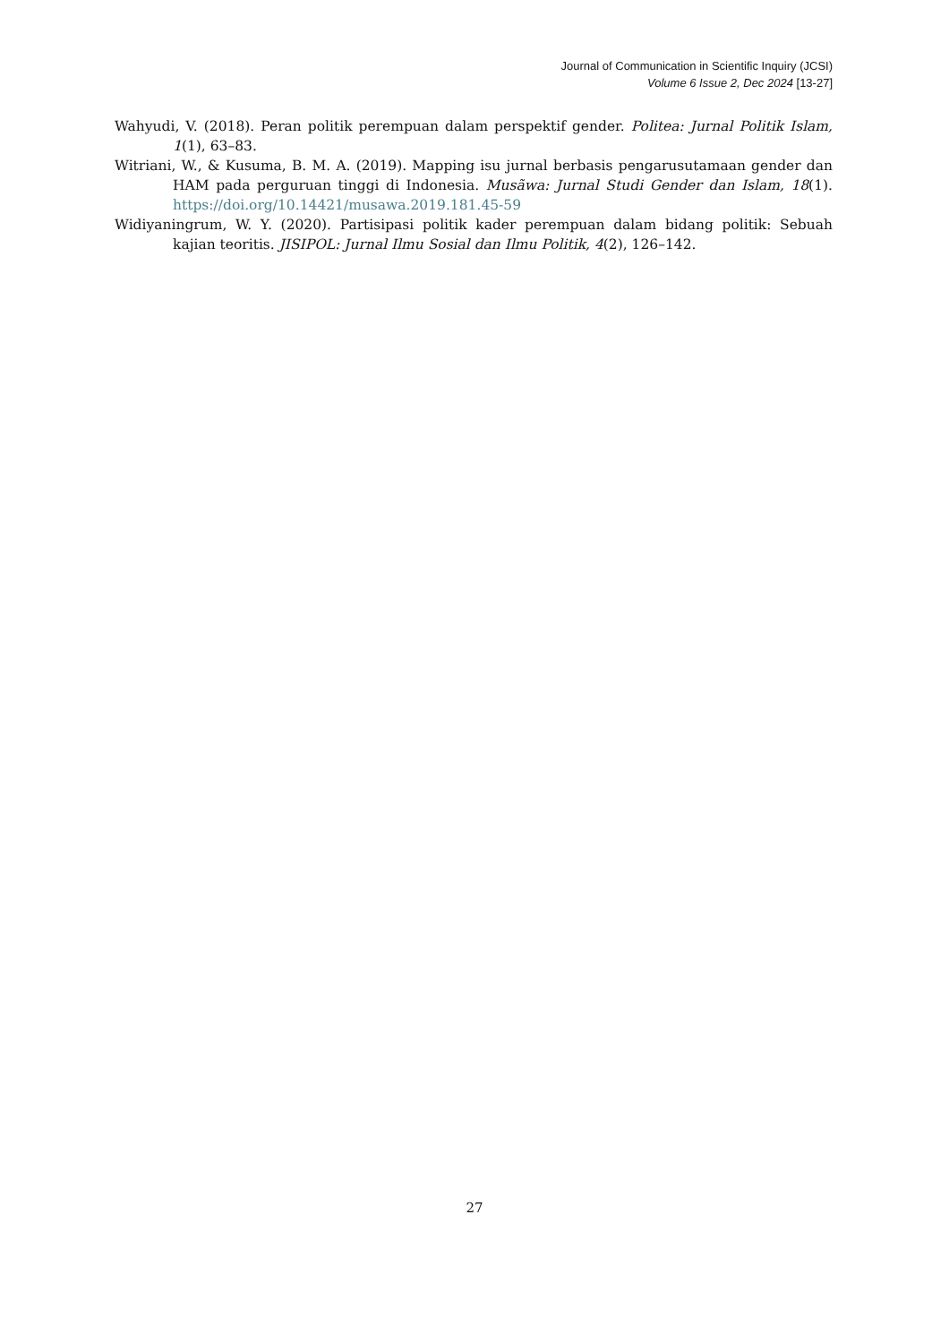Journal of Communication in Scientific Inquiry (JCSI)
Volume 6 Issue 2, Dec 2024 [13-27]
Wahyudi, V. (2018). Peran politik perempuan dalam perspektif gender. Politea: Jurnal Politik Islam, 1(1), 63–83.
Witriani, W., & Kusuma, B. M. A. (2019). Mapping isu jurnal berbasis pengarusutamaan gender dan HAM pada perguruan tinggi di Indonesia. Musãwa: Jurnal Studi Gender dan Islam, 18(1). https://doi.org/10.14421/musawa.2019.181.45-59
Widiyaningrum, W. Y. (2020). Partisipasi politik kader perempuan dalam bidang politik: Sebuah kajian teoritis. JISIPOL: Jurnal Ilmu Sosial dan Ilmu Politik, 4(2), 126–142.
27